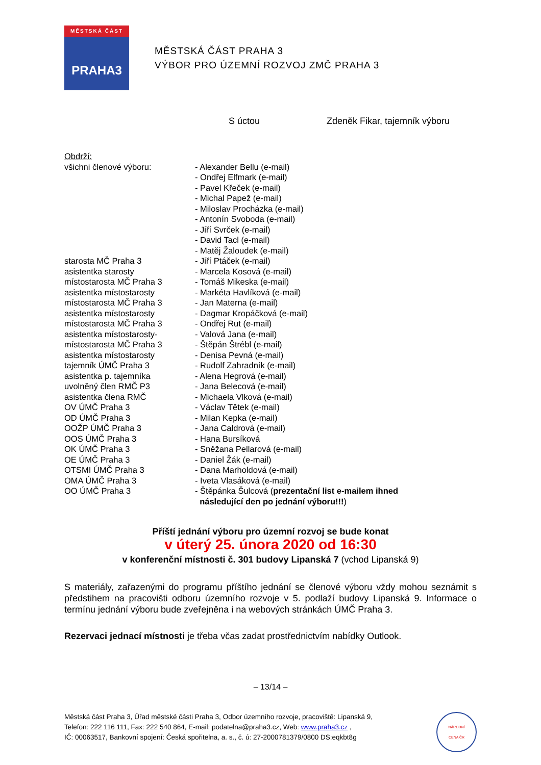MĚSTSKÁ ČÁST
PRAHA3
MĚSTSKÁ ČÁST PRAHA 3
VÝBOR PRO ÚZEMNÍ ROZVOJ ZMČ PRAHA 3
S úctou Zdeněk Fikar, tajemník výboru
Obdrží:
všichni členové výboru: - Alexander Bellu (e-mail)
- Ondřej Elfmark (e-mail)
- Pavel Křeček (e-mail)
- Michal Papež (e-mail)
- Miloslav Procházka (e-mail)
- Antonín Svoboda (e-mail)
- Jiří Svrček (e-mail)
- David Tacl (e-mail)
- Matěj Žaloudek (e-mail)
starosta MČ Praha 3 - Jiří Ptáček (e-mail)
asistentka starosty - Marcela Kosová (e-mail)
místostarosta MČ Praha 3 - Tomáš Mikeska (e-mail)
asistentka místostarosty - Markéta Havlíková (e-mail)
místostarosta MČ Praha 3 - Jan Materna (e-mail)
asistentka místostarosty - Dagmar Kropáčková (e-mail)
místostarosta MČ Praha 3 - Ondřej Rut (e-mail)
asistentka místostarosty- - Valová Jana (e-mail)
místostarosta MČ Praha 3 - Štěpán Štrébl (e-mail)
asistentka místostarosty - Denisa Pevná (e-mail)
tajemník ÚMČ Praha 3 - Rudolf Zahradník (e-mail)
asistentka p. tajemníka - Alena Hegrová (e-mail)
uvolněný člen RMČ P3 - Jana Belecová (e-mail)
asistentka člena RMČ - Michaela Vlková (e-mail)
OV ÚMČ Praha 3 - Václav Tětek (e-mail)
OD ÚMČ Praha 3 - Milan Kepka (e-mail)
OOŽP ÚMČ Praha 3 - Jana Caldrová (e-mail)
OOS ÚMČ Praha 3 - Hana Bursíková
OK ÚMČ Praha 3 - Sněžana Pellarová (e-mail)
OE ÚMČ Praha 3 - Daniel Žák (e-mail)
OTSMI ÚMČ Praha 3 - Dana Marholdová (e-mail)
OMA ÚMČ Praha 3 - Iveta Vlasáková (e-mail)
OO ÚMČ Praha 3 - Štěpánka Šulcová (prezentační list e-mailem ihned
následující den po jednání výboru!!!)
Příští jednání výboru pro územní rozvoj se bude konat
v úterý 25. února 2020 od 16:30
v konferenční místnosti č. 301 budovy Lipanská 7 (vchod Lipanská 9)
S materiály, zařazenými do programu příštího jednání se členové výboru vždy mohou seznámit s předstihem na pracovišti odboru územního rozvoje v 5. podlaží budovy Lipanská 9. Informace o termínu jednání výboru bude zveřejněna i na webových stránkách ÚMČ Praha 3.
Rezervaci jednací místnosti je třeba včas zadat prostřednictvím nabídky Outlook.
– 13/14 –
Městská část Praha 3, Úřad městské části Praha 3, Odbor územního rozvoje, pracoviště: Lipanská 9,
Telefon: 222 116 111, Fax: 222 540 864, E-mail: podatelna@praha3.cz, Web: www.praha3.cz ,
IČ: 00063517, Bankovní spojení: Česká spořitelna, a. s., č. ú: 27-2000781379/0800 DS:eqkbt8g
NÁRODNÍ
CENA ČR